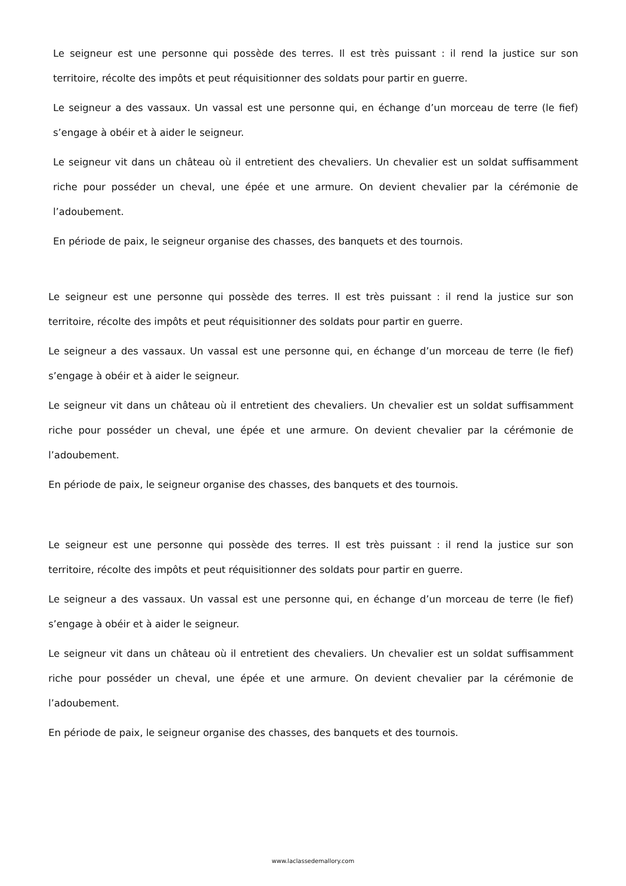Le seigneur est une personne qui possède des terres. Il est très puissant : il rend la justice sur son territoire, récolte des impôts et peut réquisitionner des soldats pour partir en guerre.
Le seigneur a des vassaux. Un vassal est une personne qui, en échange d’un morceau de terre (le fief) s’engage à obéir et à aider le seigneur.
Le seigneur vit dans un château où il entretient des chevaliers. Un chevalier est un soldat suffisamment riche pour posséder un cheval, une épée et une armure. On devient chevalier par la cérémonie de l’adoubement.
En période de paix, le seigneur organise des chasses, des banquets et des tournois.
Le seigneur est une personne qui possède des terres. Il est très puissant : il rend la justice sur son territoire, récolte des impôts et peut réquisitionner des soldats pour partir en guerre.
Le seigneur a des vassaux. Un vassal est une personne qui, en échange d’un morceau de terre (le fief) s’engage à obéir et à aider le seigneur.
Le seigneur vit dans un château où il entretient des chevaliers. Un chevalier est un soldat suffisamment riche pour posséder un cheval, une épée et une armure. On devient chevalier par la cérémonie de l’adoubement.
En période de paix, le seigneur organise des chasses, des banquets et des tournois.
Le seigneur est une personne qui possède des terres. Il est très puissant : il rend la justice sur son territoire, récolte des impôts et peut réquisitionner des soldats pour partir en guerre.
Le seigneur a des vassaux. Un vassal est une personne qui, en échange d’un morceau de terre (le fief) s’engage à obéir et à aider le seigneur.
Le seigneur vit dans un château où il entretient des chevaliers. Un chevalier est un soldat suffisamment riche pour posséder un cheval, une épée et une armure. On devient chevalier par la cérémonie de l’adoubement.
En période de paix, le seigneur organise des chasses, des banquets et des tournois.
www.laclassedemallory.com